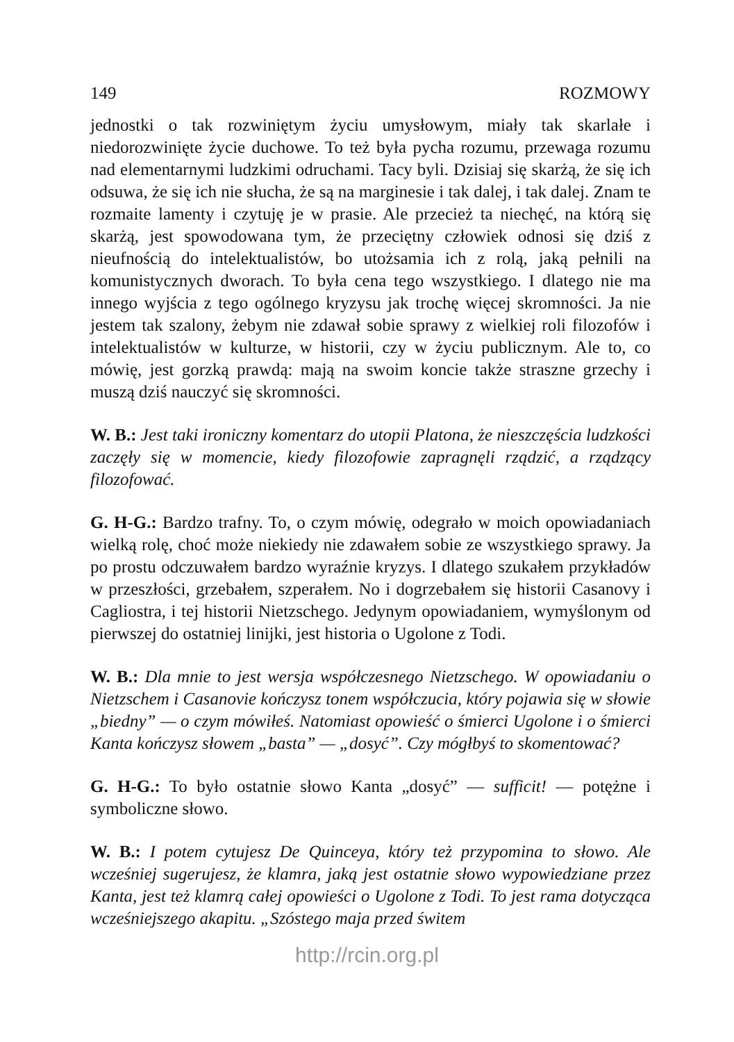149 ROZMOWY
jednostki o tak rozwiniętym życiu umysłowym, miały tak skarlałe i niedorozwinięte życie duchowe. To też była pycha rozumu, przewaga rozumu nad elementarnymi ludzkimi odruchami. Tacy byli. Dzisiaj się skarżą, że się ich odsuwa, że się ich nie słucha, że są na marginesie i tak dalej, i tak dalej. Znam te rozmaite lamenty i czytuję je w prasie. Ale przecież ta niechęć, na którą się skarżą, jest spowodowana tym, że przeciętny człowiek odnosi się dziś z nieufnością do intelektualistów, bo utożsamia ich z rolą, jaką pełnili na komunistycznych dworach. To była cena tego wszystkiego. I dlatego nie ma innego wyjścia z tego ogólnego kryzysu jak trochę więcej skromności. Ja nie jestem tak szalony, żebym nie zdawał sobie sprawy z wielkiej roli filozofów i intelektualistów w kulturze, w historii, czy w życiu publicznym. Ale to, co mówię, jest gorzką prawdą: mają na swoim koncie także straszne grzechy i muszą dziś nauczyć się skromności.
W. B.: Jest taki ironiczny komentarz do utopii Platona, że nieszczęścia ludzkości zaczęły się w momencie, kiedy filozofowie zapragnęli rządzić, a rządzący filozofować.
G. H-G.: Bardzo trafny. To, o czym mówię, odegrało w moich opowiadaniach wielką rolę, choć może niekiedy nie zdawałem sobie ze wszystkiego sprawy. Ja po prostu odczuwałem bardzo wyraźnie kryzys. I dlatego szukałem przykładów w przeszłości, grzebałem, szperałem. No i dogrzebałem się historii Casanovy i Cagliostra, i tej historii Nietzschego. Jedynym opowiadaniem, wymyślonym od pierwszej do ostatniej linijki, jest historia o Ugolone z Todi.
W. B.: Dla mnie to jest wersja współczesnego Nietzschego. W opowiadaniu o Nietzschem i Casanovie kończysz tonem współczucia, który pojawia się w słowie „biedny” — o czym mówiłeś. Natomiast opowieść o śmierci Ugolone i o śmierci Kanta kończysz słowem „basta” — „dosyć”. Czy mógłbyś to skomentować?
G. H-G.: To było ostatnie słowo Kanta „dosyć” — sufficit! — potężne i symboliczne słowo.
W. B.: I potem cytujesz De Quinceya, który też przypomina to słowo. Ale wcześniej sugerujesz, że klamra, jaką jest ostatnie słowo wypowiedziane przez Kanta, jest też klamrą całej opowieści o Ugolone z Todi. To jest rama dotycząca wcześniejszego akapitu. „Szóstego maja przed świtem
http://rcin.org.pl